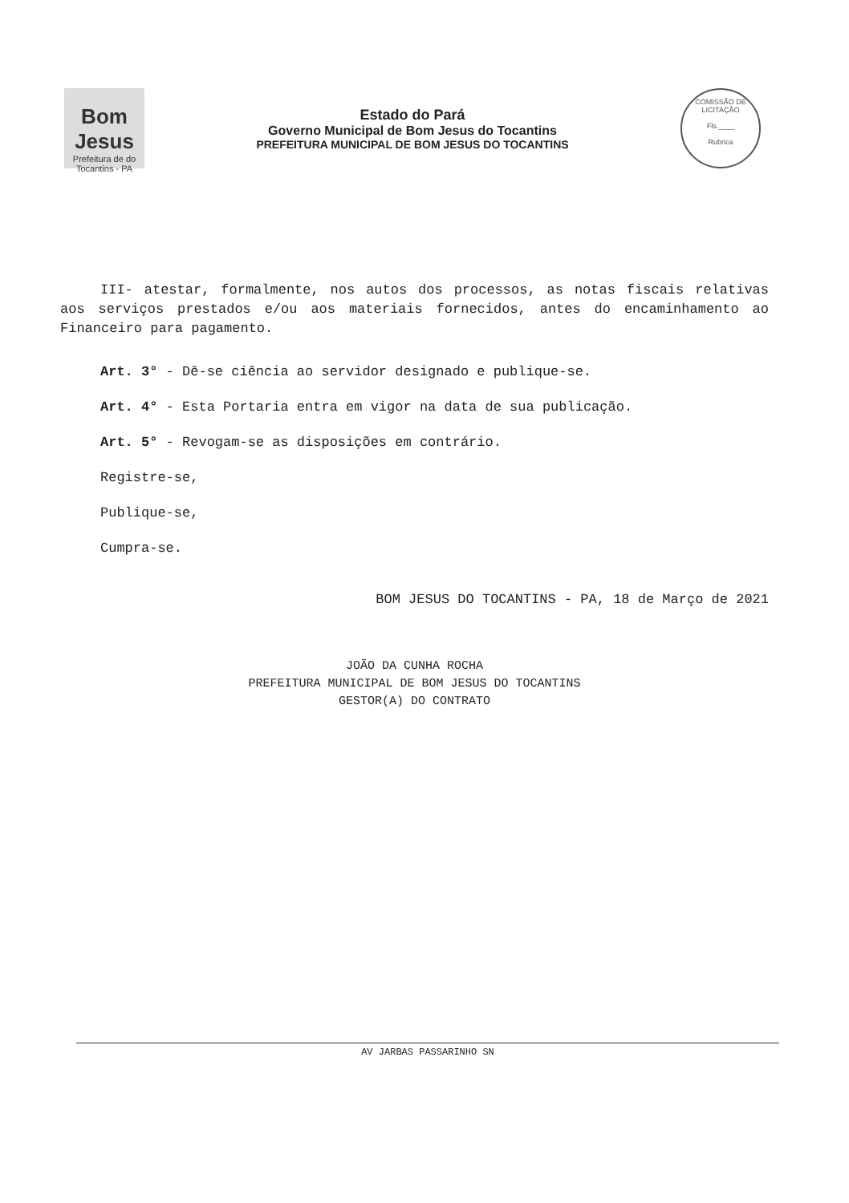Bom Jesus
Prefeitura de do Tocantins - PA
Estado do Pará
Governo Municipal de Bom Jesus do Tocantins
PREFEITURA MUNICIPAL DE BOM JESUS DO TOCANTINS
COMISSÃO DE LICITAÇÃO
Fls.____
Rubrica
III- atestar, formalmente, nos autos dos processos, as notas fiscais relativas aos serviços prestados e/ou aos materiais fornecidos, antes do encaminhamento ao Financeiro para pagamento.
Art. 3° - Dê-se ciência ao servidor designado e publique-se.
Art. 4° - Esta Portaria entra em vigor na data de sua publicação.
Art. 5° - Revogam-se as disposições em contrário.
Registre-se,
Publique-se,
Cumpra-se.
BOM JESUS DO TOCANTINS - PA, 18 de Março de 2021
JOÃO DA CUNHA ROCHA
PREFEITURA MUNICIPAL DE BOM JESUS DO TOCANTINS
GESTOR(A) DO CONTRATO
AV JARBAS PASSARINHO SN